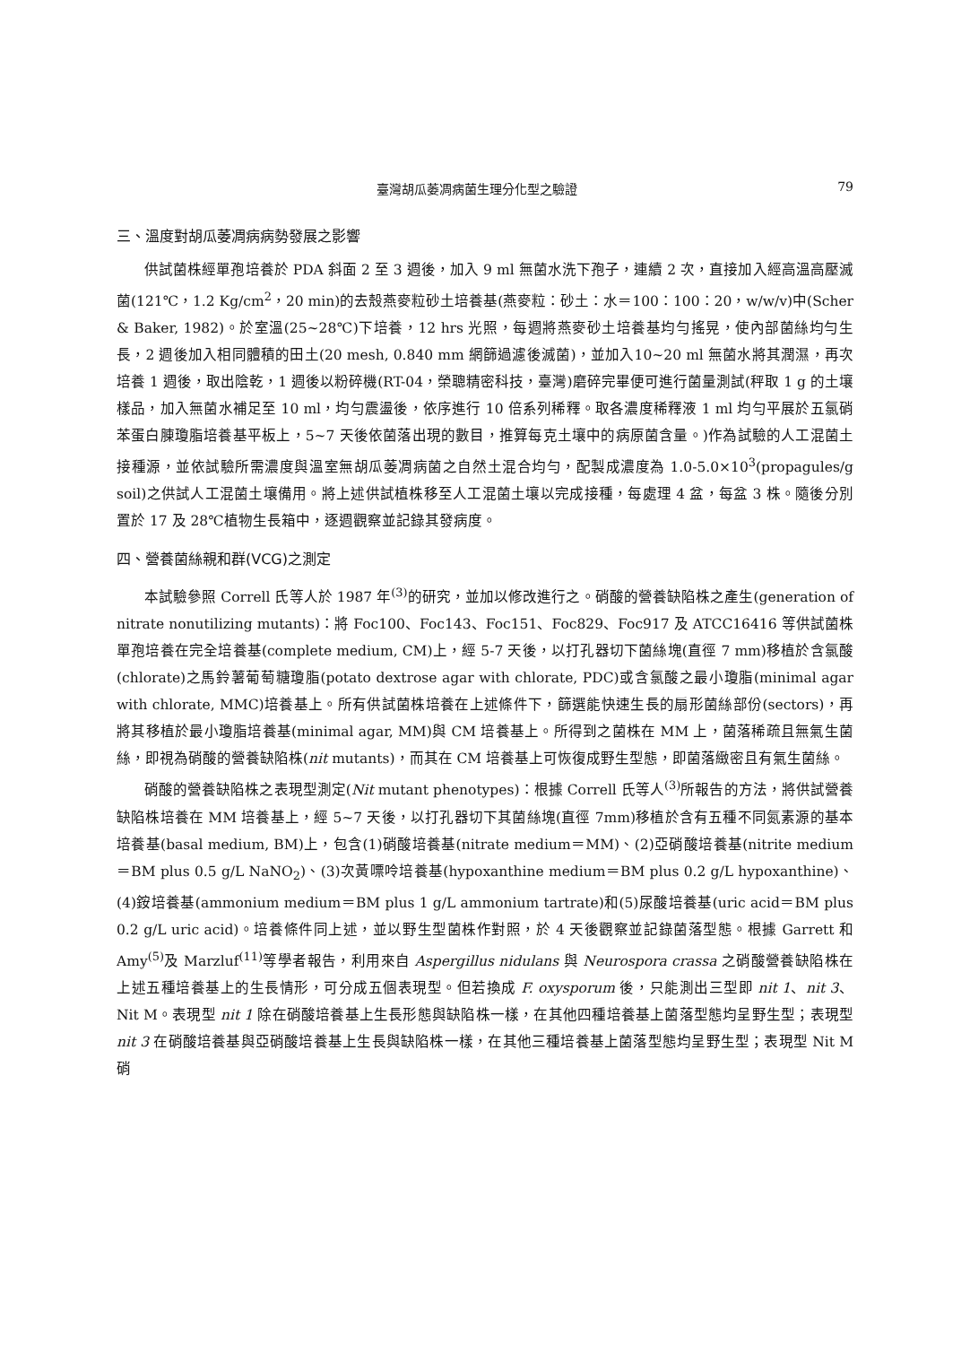臺灣胡瓜萎凋病菌生理分化型之驗證 79
三、溫度對胡瓜萎凋病病勢發展之影響
供試菌株經單孢培養於 PDA 斜面 2 至 3 週後，加入 9 ml 無菌水洗下孢子，連續 2 次，直接加入經高溫高壓滅菌(121℃，1.2 Kg/cm<sup>2</sup>，20 min)的去殼燕麥粒砂土培養基(燕麥粒：砂土：水＝100：100：20，w/w/v)中(Scher & Baker, 1982)。於室溫(25~28℃)下培養，12 hrs 光照，每週將燕麥砂土培養基均勻搖晃，使內部菌絲均勻生長，2 週後加入相同體積的田土(20 mesh, 0.840 mm 網篩過濾後滅菌)，並加入10~20 ml 無菌水將其潤濕，再次培養 1 週後，取出陰乾，1 週後以粉碎機(RT-04，榮聰精密科技，臺灣)磨碎完畢便可進行菌量測試(秤取 1 g 的土壤樣品，加入無菌水補足至 10 ml，均勻震盪後，依序進行 10 倍系列稀釋。取各濃度稀釋液 1 ml 均勻平展於五氯硝苯蛋白腖瓊脂培養基平板上，5~7 天後依菌落出現的數目，推算每克土壤中的病原菌含量。)作為試驗的人工混菌土接種源，並依試驗所需濃度與溫室無胡瓜萎凋病菌之自然土混合均勻，配製成濃度為 1.0-5.0×10<sup>3</sup>(propagules/g soil)之供試人工混菌土壤備用。將上述供試植株移至人工混菌土壤以完成接種，每處理 4 盆，每盆 3 株。隨後分別置於 17 及 28℃植物生長箱中，逐週觀察並記錄其發病度。
四、營養菌絲親和群(VCG)之測定
本試驗參照 Correll 氏等人於 1987 年<sup>(3)</sup>的研究，並加以修改進行之。硝酸的營養缺陷株之產生(generation of nitrate nonutilizing mutants)：將 Foc100、Foc143、Foc151、Foc829、Foc917 及 ATCC16416 等供試菌株單孢培養在完全培養基(complete medium, CM)上，經 5-7 天後，以打孔器切下菌絲塊(直徑 7 mm)移植於含氯酸(chlorate)之馬鈴薯葡萄糖瓊脂(potato dextrose agar with chlorate, PDC)或含氯酸之最小瓊脂(minimal agar with chlorate, MMC)培養基上。所有供試菌株培養在上述條件下，篩選能快速生長的扇形菌絲部份(sectors)，再將其移植於最小瓊脂培養基(minimal agar, MM)與 CM 培養基上。所得到之菌株在 MM 上，菌落稀疏且無氣生菌絲，即視為硝酸的營養缺陷株(nit mutants)，而其在 CM 培養基上可恢復成野生型態，即菌落緻密且有氣生菌絲。
硝酸的營養缺陷株之表現型測定(Nit mutant phenotypes)：根據 Correll 氏等人<sup>(3)</sup>所報告的方法，將供試營養缺陷株培養在 MM 培養基上，經 5~7 天後，以打孔器切下其菌絲塊(直徑 7mm)移植於含有五種不同氮素源的基本培養基(basal medium, BM)上，包含(1)硝酸培養基(nitrate medium＝MM)、(2)亞硝酸培養基(nitrite medium＝BM plus 0.5 g/L NaNO<sub>2</sub>)、(3)次黃嘌呤培養基(hypoxanthine medium＝BM plus 0.2 g/L hypoxanthine)、(4)銨培養基(ammonium medium＝BM plus 1 g/L ammonium tartrate)和(5)尿酸培養基(uric acid＝BM plus 0.2 g/L uric acid)。培養條件同上述，並以野生型菌株作對照，於 4 天後觀察並記錄菌落型態。根據 Garrett 和 Amy<sup>(5)</sup>及 Marzluf<sup>(11)</sup>等學者報告，利用來自 Aspergillus nidulans 與 Neurospora crassa 之硝酸營養缺陷株在上述五種培養基上的生長情形，可分成五個表現型。但若換成 F. oxysporum 後，只能測出三型即 nit 1、nit 3、Nit M。表現型 nit 1 除在硝酸培養基上生長形態與缺陷株一樣，在其他四種培養基上菌落型態均呈野生型；表現型 nit 3 在硝酸培養基與亞硝酸培養基上生長與缺陷株一樣，在其他三種培養基上菌落型態均呈野生型；表現型 Nit M 硝